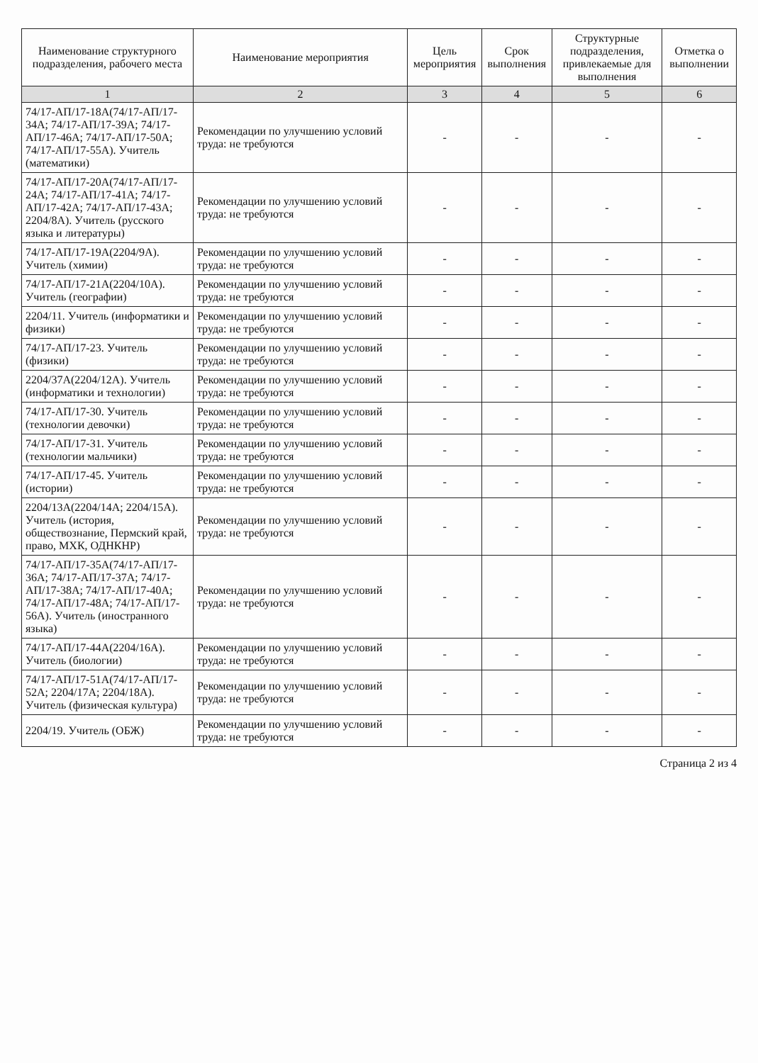| Наименование структурного подразделения, рабочего места | Наименование мероприятия | Цель мероприятия | Срок выполнения | Структурные подразделения, привлекаемые для выполнения | Отметка о выполнении |
| --- | --- | --- | --- | --- | --- |
| 1 | 2 | 3 | 4 | 5 | 6 |
| 74/17-АП/17-18А(74/17-АП/17-34А; 74/17-АП/17-39А; 74/17-АП/17-46А; 74/17-АП/17-50А; 74/17-АП/17-55А). Учитель (математики) | Рекомендации по улучшению условий труда: не требуются | - | - | - | - |
| 74/17-АП/17-20А(74/17-АП/17-24А; 74/17-АП/17-41А; 74/17-АП/17-42А; 74/17-АП/17-43А; 2204/8А). Учитель (русского языка и литературы) | Рекомендации по улучшению условий труда: не требуются | - | - | - | - |
| 74/17-АП/17-19А(2204/9А). Учитель (химии) | Рекомендации по улучшению условий труда: не требуются | - | - | - | - |
| 74/17-АП/17-21А(2204/10А). Учитель (географии) | Рекомендации по улучшению условий труда: не требуются | - | - | - | - |
| 2204/11. Учитель (информатики и физики) | Рекомендации по улучшению условий труда: не требуются | - | - | - | - |
| 74/17-АП/17-23. Учитель (физики) | Рекомендации по улучшению условий труда: не требуются | - | - | - | - |
| 2204/37А(2204/12А). Учитель (информатики и технологии) | Рекомендации по улучшению условий труда: не требуются | - | - | - | - |
| 74/17-АП/17-30. Учитель (технологии девочки) | Рекомендации по улучшению условий труда: не требуются | - | - | - | - |
| 74/17-АП/17-31. Учитель (технологии мальчики) | Рекомендации по улучшению условий труда: не требуются | - | - | - | - |
| 74/17-АП/17-45. Учитель (истории) | Рекомендации по улучшению условий труда: не требуются | - | - | - | - |
| 2204/13А(2204/14А; 2204/15А). Учитель (история, обществознание, Пермский край, право, МХК, ОДНКНР) | Рекомендации по улучшению условий труда: не требуются | - | - | - | - |
| 74/17-АП/17-35А(74/17-АП/17-36А; 74/17-АП/17-37А; 74/17-АП/17-38А; 74/17-АП/17-40А; 74/17-АП/17-48А; 74/17-АП/17-56А). Учитель (иностранного языка) | Рекомендации по улучшению условий труда: не требуются | - | - | - | - |
| 74/17-АП/17-44А(2204/16А). Учитель (биологии) | Рекомендации по улучшению условий труда: не требуются | - | - | - | - |
| 74/17-АП/17-51А(74/17-АП/17-52А; 2204/17А; 2204/18А). Учитель (физическая культура) | Рекомендации по улучшению условий труда: не требуются | - | - | - | - |
| 2204/19. Учитель (ОБЖ) | Рекомендации по улучшению условий труда: не требуются | - | - | - | - |
Страница 2 из 4